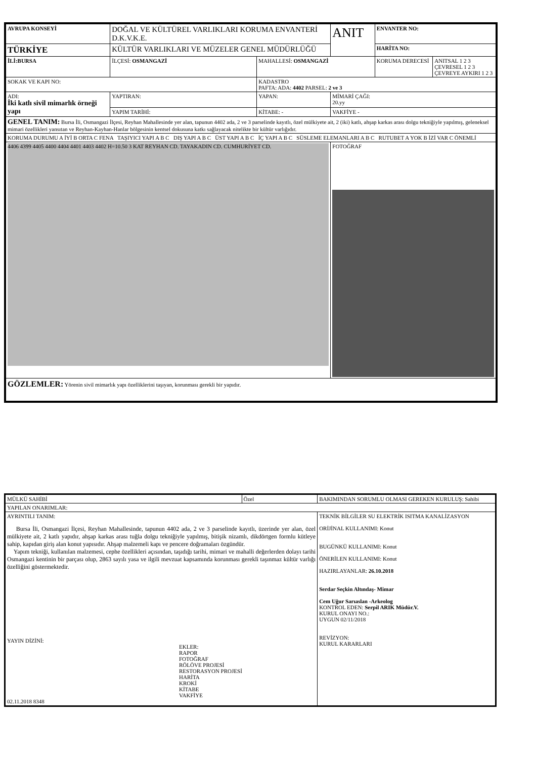| AVRUPA KONSEYİ | DOĞAL VE KÜLTÜREL VARLIKLARI KORUMA ENVANTERİ D.K.V.K.E. | | ANIT | ENVANTER NO: | |
| TÜRKİYE | KÜLTÜR VARLIKLARI VE MÜZELER GENEL MÜDÜRLÜĞÜ | | | HARİTA NO: | |
| İLİ:BURSA | İLÇESİ: OSMANGAZİ | MAHALLESİ: OSMANGAZİ | | KORUMA DERECESİ | ANITSAL 1 2 3 ÇEVRESEL 1 2 3 ÇEVREYE AYKIRI 1 2 3 |
| SOKAK VE KAPI NO: | | KADASTRO PAFTA: ADA: 4402 PARSEL: 2 ve 3 | | | |
| ADI: İki katlı sivil mimarlık örneği yapı | YAPTIRAN: | YAPAN: | MİMARİ ÇAĞI: 20.yy | | |
| | YAPIM TARİHİ: | KİTABE: - | VAKFİYE - | | |
| GENEL TANIM: Bursa İli, Osmangazi İlçesi, Reyhan Mahallesinde yer alan, tapunun 4402 ada, 2 ve 3 parselinde kayıtlı, özel mülkiyete ait, 2 (iki) katlı, ahşap karkas arası dolgu tekniğiyle yapılmış, geleneksel mimari özellikleri yansıtan ve Reyhan-Kayhan-Hanlar bölgesinin kentsel dokusuna katkı sağlayacak nitelikte bir kültür varlığıdır. | | | | | |
| KORUMA DURUMU A İYİ B ORTA C FENA TAŞIYICI YAPI A B C DIŞ YAPI A B C ÜST YAPI A B C İÇ YAPI A B C SÜSLEME ELEMANLARI A B C RUTUBET A YOK B İZİ VAR C ÖNEMLİ | | | | | |
| 4406 4399 4405 4400 4404 4401 4403 4402 H=10.50 3 KAT REYHAN CD. TAYAKADIN CD. CUMHURİYET CD. | | | FOTOĞRAF | | |
| GÖZLEMLER: Yörenin sivil mimarlık yapı özelliklerini taşıyan, korunması gerekli bir yapıdır. | | | | | |
| MÜLKÜ SAHİBİ | Özel | BAKIMINDAN SORUMLU OLMASI GEREKEN KURULUŞ: Sahibi | |
| YAPILAN ONARIMLAR: | | | |
| AYRINTILI TANIM: Bursa İli, Osmangazi İlçesi, Reyhan Mahallesinde, tapunun 4402 ada, 2 ve 3 parselinde kayıtlı, üzerinde yer alan, özel mülkiyete ait, 2 katlı yapıdır, ahşap karkas arası tuğla dolgu tekniğiyle yapılmış, bitişik nizamlı, dikdörtgen formlu kütleye sahip, kapıdan giriş alan konut yapısıdır. Ahşap malzemeli kapı ve pencere doğramaları özgündür. Yapım tekniği, kullanılan malzemesi, cephe özellikleri açısından, taşıdığı tarihi, mimari ve mahalli değerlerden dolayı tarihi Osmangazi kentinin bir parçası olup, 2863 sayılı yasa ve ilgili mevzuat kapsamında korunması gerekli taşınmaz kültür varlığı özelliğini göstermektedir. YAYIN DİZİNİ: EKLER: RAPOR FOTOĞRAF RÖLÖVE PROJESİ RESTORASYON PROJESİ HARİTA KROKİ KİTABE VAKFİYE 02.11.2018 8348 | | | TEKNİK BİLGİLER SU ELEKTRİK ISITMA KANALİZASYON ORİJİNAL KULLANIMI: Konut BUGÜNKÜ KULLANIMI: Konut ÖNERİLEN KULLANIMI: Konut HAZIRLAYANLAR: 26.10.2018 Serdar Seçkin Altındaş- Mimar Cem Uğur Sarıaslan -Arkeolog KONTROL EDEN: Serpil ARIK Müdür.V. KURUL ONAYI NO.: UYGUN 02/11/2018 REVİZYON: KURUL KARARLARI |